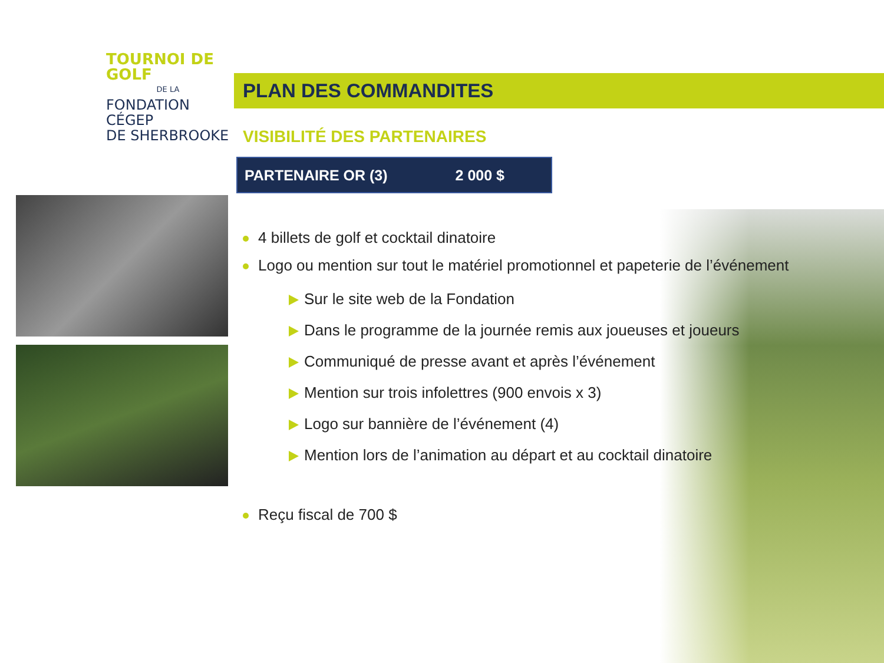TOURNOI DE GOLF
DE LA
FONDATION CÉGEP
DE SHERBROOKE
PLAN DES COMMANDITES
VISIBILITÉ DES PARTENAIRES
PARTENAIRE OR (3) 2 000 $
4 billets de golf et cocktail dinatoire
Logo ou mention sur tout le matériel promotionnel et papeterie de l’événement
Sur le site web de la Fondation
Dans le programme de la journée remis aux joueuses et joueurs
Communiqué de presse avant et après l’événement
Mention sur trois infolettres (900 envois x 3)
Logo sur bannière de l’événement (4)
Mention lors de l’animation au départ et au cocktail dinatoire
Reçu fiscal de 700 $